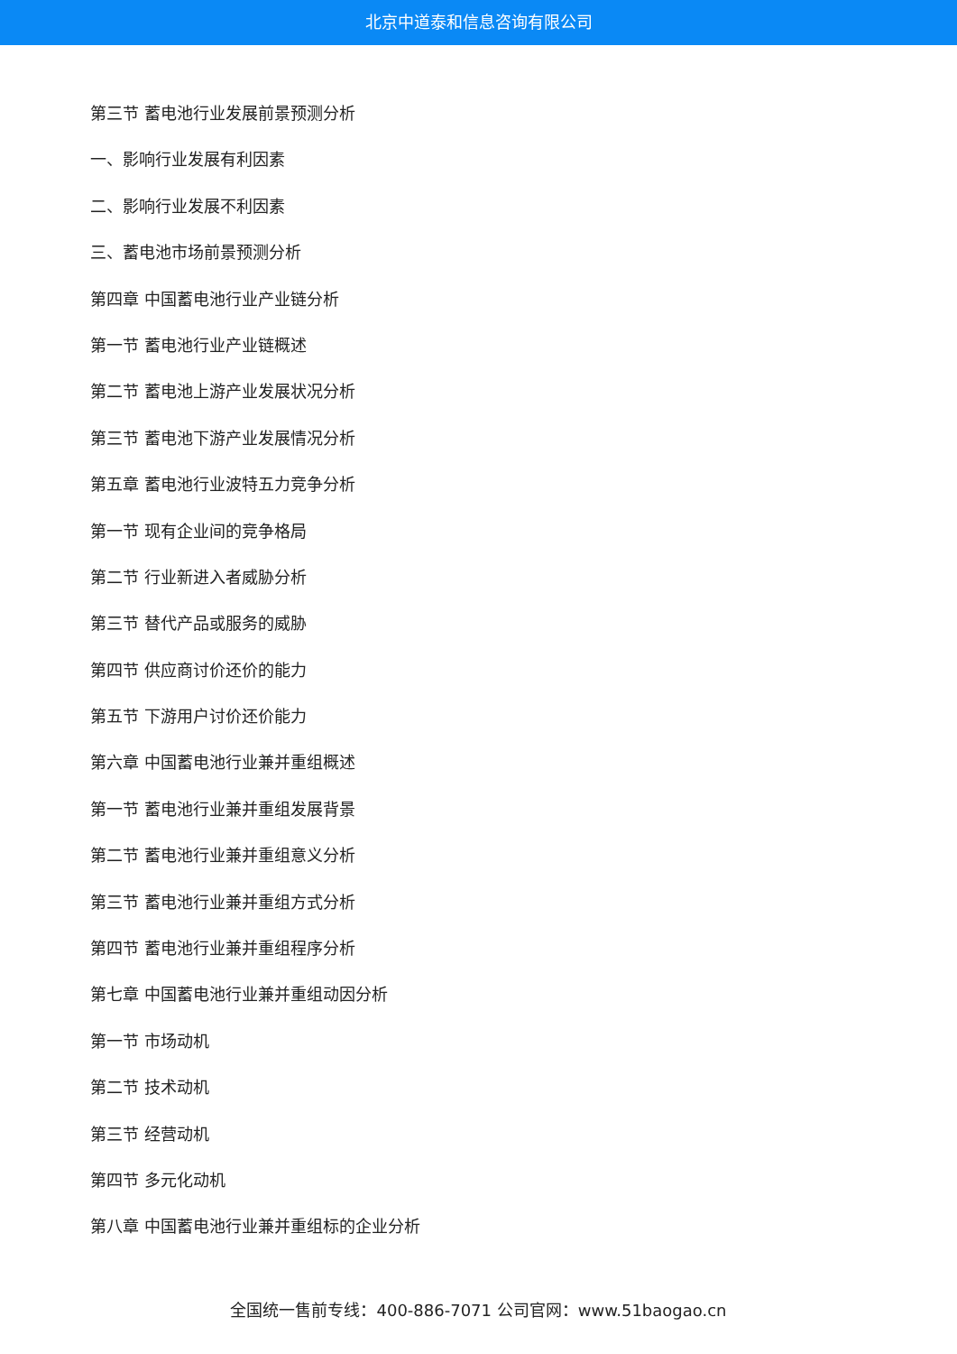北京中道泰和信息咨询有限公司
第三节 蓄电池行业发展前景预测分析
一、影响行业发展有利因素
二、影响行业发展不利因素
三、蓄电池市场前景预测分析
第四章 中国蓄电池行业产业链分析
第一节 蓄电池行业产业链概述
第二节 蓄电池上游产业发展状况分析
第三节 蓄电池下游产业发展情况分析
第五章 蓄电池行业波特五力竞争分析
第一节 现有企业间的竞争格局
第二节 行业新进入者威胁分析
第三节 替代产品或服务的威胁
第四节 供应商讨价还价的能力
第五节 下游用户讨价还价能力
第六章 中国蓄电池行业兼并重组概述
第一节 蓄电池行业兼并重组发展背景
第二节 蓄电池行业兼并重组意义分析
第三节 蓄电池行业兼并重组方式分析
第四节 蓄电池行业兼并重组程序分析
第七章 中国蓄电池行业兼并重组动因分析
第一节 市场动机
第二节 技术动机
第三节 经营动机
第四节 多元化动机
第八章 中国蓄电池行业兼并重组标的企业分析
全国统一售前专线：400-886-7071 公司官网：www.51baogao.cn